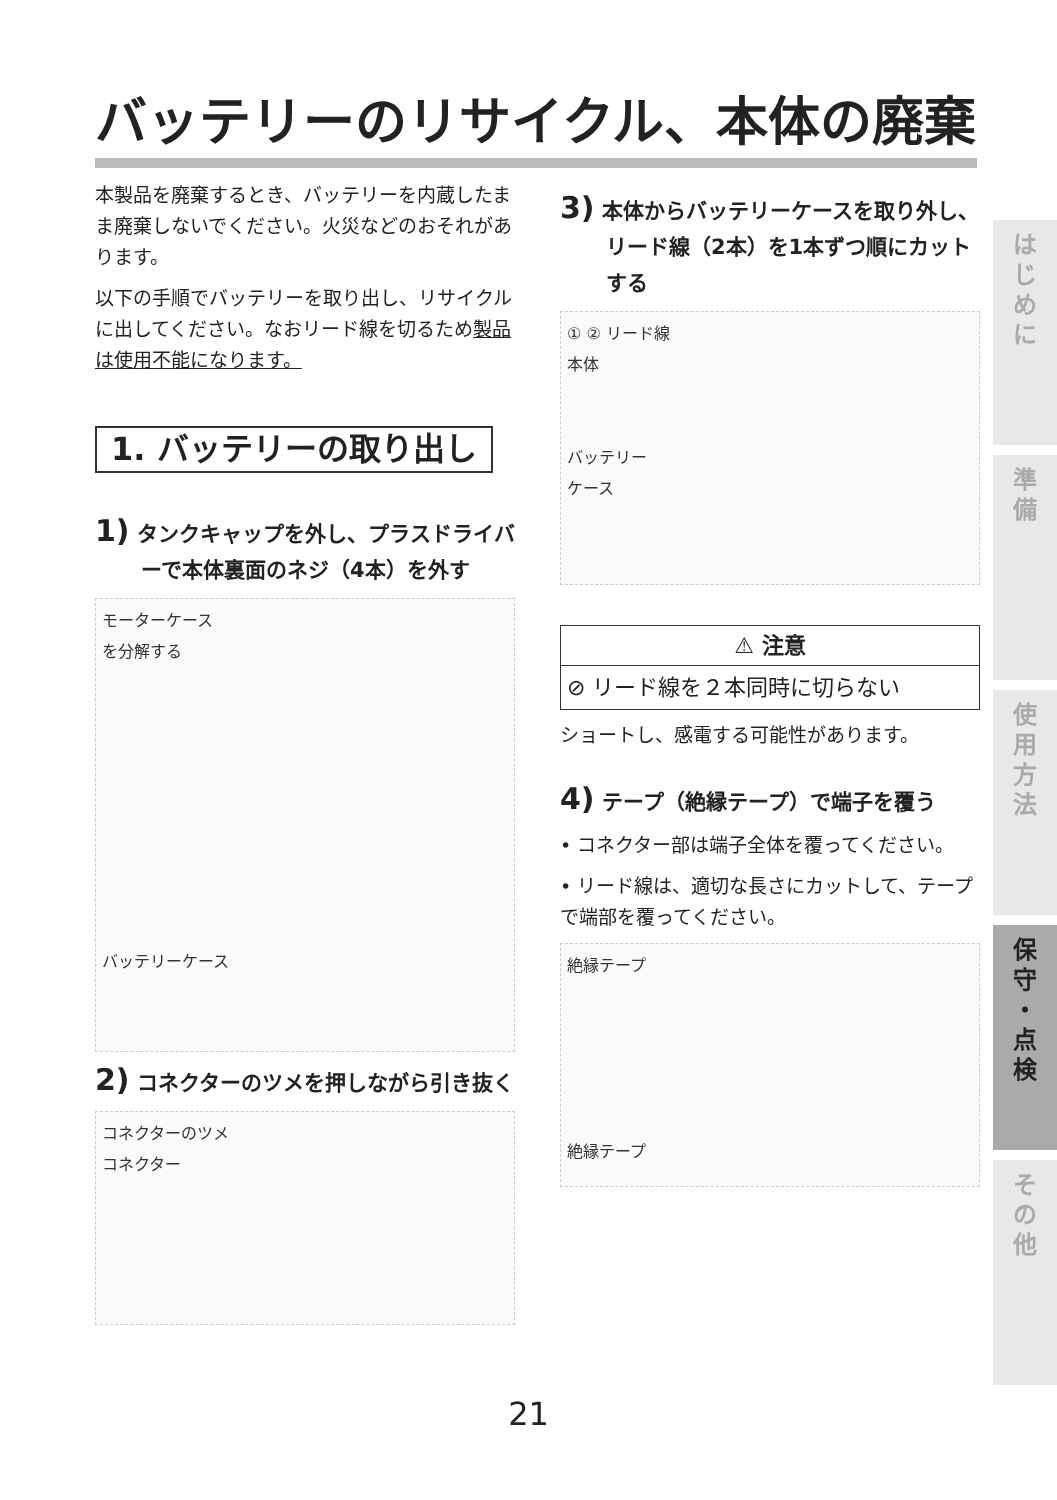バッテリーのリサイクル、本体の廃棄
本製品を廃棄するとき、バッテリーを内蔵したまま廃棄しないでください。火災などのおそれがあります。
以下の手順でバッテリーを取り出し、リサイクルに出してください。なおリード線を切るため製品は使用不能になります。
1. バッテリーの取り出し
1) タンクキャップを外し、プラスドライバーで本体裏面のネジ（4本）を外す
モーターケース
を分解する
バッテリーケース
2) コネクターのツメを押しながら引き抜く
コネクターのツメ
コネクター
3) 本体からバッテリーケースを取り外し、リード線（2本）を1本ずつ順にカットする
① ② リード線
本体
バッテリー
ケース
⚠ 注意
⊘ リード線を２本同時に切らない
ショートし、感電する可能性があります。
4) テープ（絶縁テープ）で端子を覆う
• コネクター部は端子全体を覆ってください。
• リード線は、適切な長さにカットして、テープで端部を覆ってください。
絶縁テープ
絶縁テープ
は
じ
め
に
準
備
使
用
方
法
保
守
・
点
検
そ
の
他
21